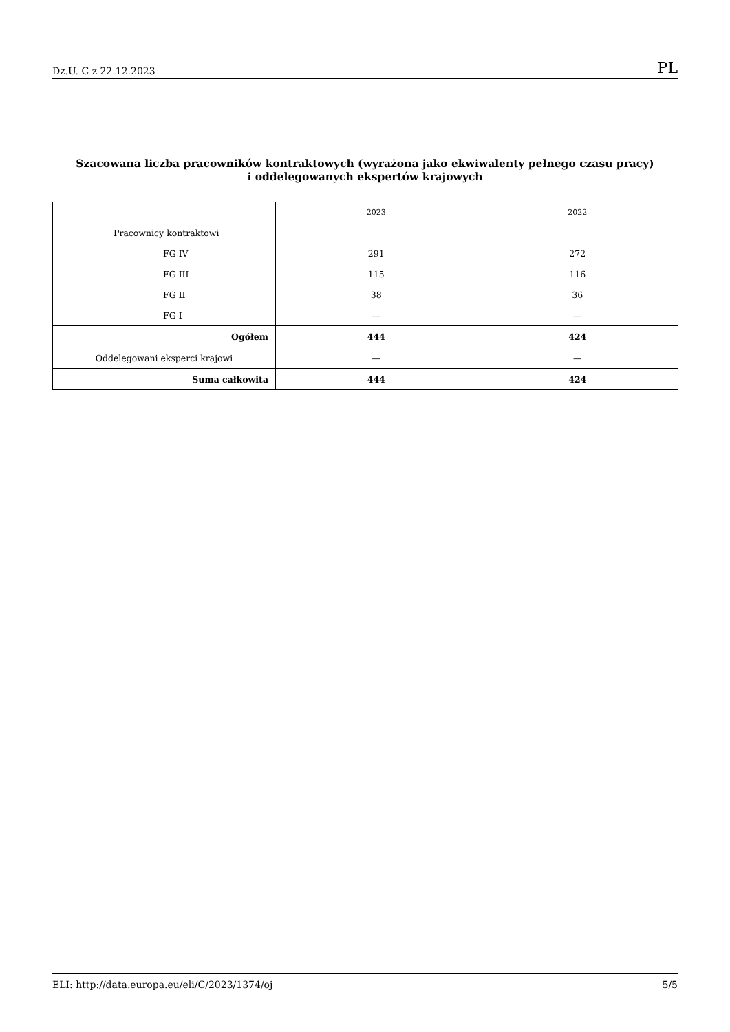Dz.U. C z 22.12.2023 PL
Szacowana liczba pracowników kontraktowych (wyrażona jako ekwiwalenty pełnego czasu pracy)
i oddelegowanych ekspertów krajowych
| | 2023 | 2022 |
| --- | --- | --- |
| Pracownicy kontraktowi | | |
| FG IV | 291 | 272 |
| FG III | 115 | 116 |
| FG II | 38 | 36 |
| FG I | — | — |
| Ogółem | 444 | 424 |
| Oddelegowani eksperci krajowi | — | — |
| Suma całkowita | 444 | 424 |
ELI: http://data.europa.eu/eli/C/2023/1374/oj 5/5